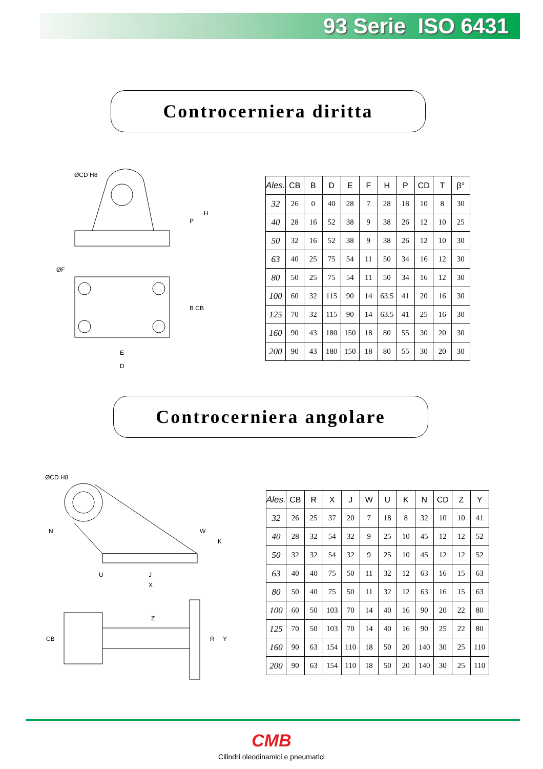93 Serie ISO 6431
Controcerniera diritta
ØCD H8
H
P
ØF
B CB
E
D
| Ales. | CB | B | D | E | F | H | P | CD | T | β° |
| --- | --- | --- | --- | --- | --- | --- | --- | --- | --- | --- |
| 32 | 26 | 0 | 40 | 28 | 7 | 28 | 18 | 10 | 8 | 30 |
| 40 | 28 | 16 | 52 | 38 | 9 | 38 | 26 | 12 | 10 | 25 |
| 50 | 32 | 16 | 52 | 38 | 9 | 38 | 26 | 12 | 10 | 30 |
| 63 | 40 | 25 | 75 | 54 | 11 | 50 | 34 | 16 | 12 | 30 |
| 80 | 50 | 25 | 75 | 54 | 11 | 50 | 34 | 16 | 12 | 30 |
| 100 | 60 | 32 | 115 | 90 | 14 | 63.5 | 41 | 20 | 16 | 30 |
| 125 | 70 | 32 | 115 | 90 | 14 | 63.5 | 41 | 25 | 16 | 30 |
| 160 | 90 | 43 | 180 | 150 | 18 | 80 | 55 | 30 | 20 | 30 |
| 200 | 90 | 43 | 180 | 150 | 18 | 80 | 55 | 30 | 20 | 30 |
Controcerniera angolare
ØCD H8
N
W
K
U
J
X
Z
CB
R
Y
| Ales. | CB | R | X | J | W | U | K | N | CD | Z | Y |
| --- | --- | --- | --- | --- | --- | --- | --- | --- | --- | --- | --- |
| 32 | 26 | 25 | 37 | 20 | 7 | 18 | 8 | 32 | 10 | 10 | 41 |
| 40 | 28 | 32 | 54 | 32 | 9 | 25 | 10 | 45 | 12 | 12 | 52 |
| 50 | 32 | 32 | 54 | 32 | 9 | 25 | 10 | 45 | 12 | 12 | 52 |
| 63 | 40 | 40 | 75 | 50 | 11 | 32 | 12 | 63 | 16 | 15 | 63 |
| 80 | 50 | 40 | 75 | 50 | 11 | 32 | 12 | 63 | 16 | 15 | 63 |
| 100 | 60 | 50 | 103 | 70 | 14 | 40 | 16 | 90 | 20 | 22 | 80 |
| 125 | 70 | 50 | 103 | 70 | 14 | 40 | 16 | 90 | 25 | 22 | 80 |
| 160 | 90 | 63 | 154 | 110 | 18 | 50 | 20 | 140 | 30 | 25 | 110 |
| 200 | 90 | 63 | 154 | 110 | 18 | 50 | 20 | 140 | 30 | 25 | 110 |
CMB
Cilindri oleodinamici e pneumatici